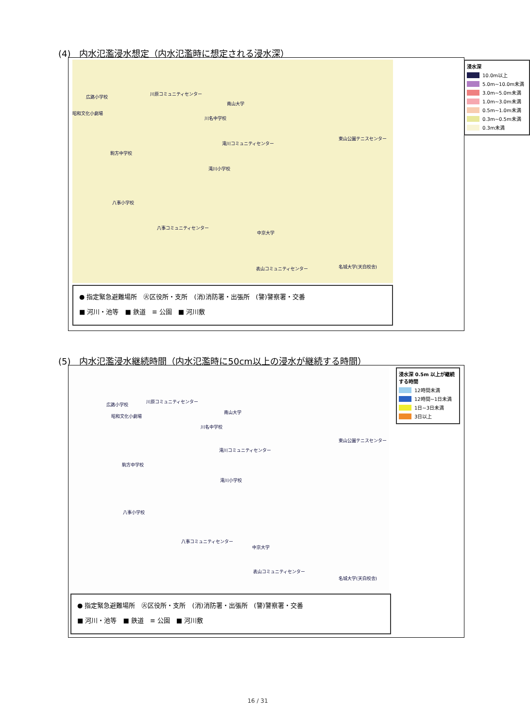(4)　内水氾濫浸水想定（内水氾濫時に想定される浸水深）
広路小学校
川原コミュニティセンター
南山大学
昭和文化小劇場
川名中学校
東山公園テニスセンター
滝川コミュニティセンター
駒方中学校
滝川小学校
八事小学校
八事コミュニティセンター
中京大学
表山コミュニティセンター 名城大学(天白校舎)
浸水深
10.0m以上
5.0m~10.0m未満
3.0m~5.0m未満
1.0m~3.0m未満
0.5m~1.0m未満
0.3m~0.5m未満
0.3m未満
● 指定緊急避難場所　㊋区役所・支所　(消)消防署・出張所　(警)警察署・交番
■ 河川・池等　■ 鉄道　≡ 公園　■ 河川敷
(5)　内水氾濫浸水継続時間（内水氾濫時に50cm以上の浸水が継続する時間）
広路小学校
川原コミュニティセンター
南山大学
昭和文化小劇場
川名中学校
東山公園テニスセンター
滝川コミュニティセンター
駒方中学校
滝川小学校
八事小学校
八事コミュニティセンター
中京大学
表山コミュニティセンター
名城大学(天白校舎)
浸水深 0.5m 以上が継続する時間
12時間未満
12時間~1日未満
1日~3日未満
3日以上
● 指定緊急避難場所　㊋区役所・支所　(消)消防署・出張所　(警)警察署・交番
■ 河川・池等　■ 鉄道　≡ 公園　■ 河川敷
16 / 31